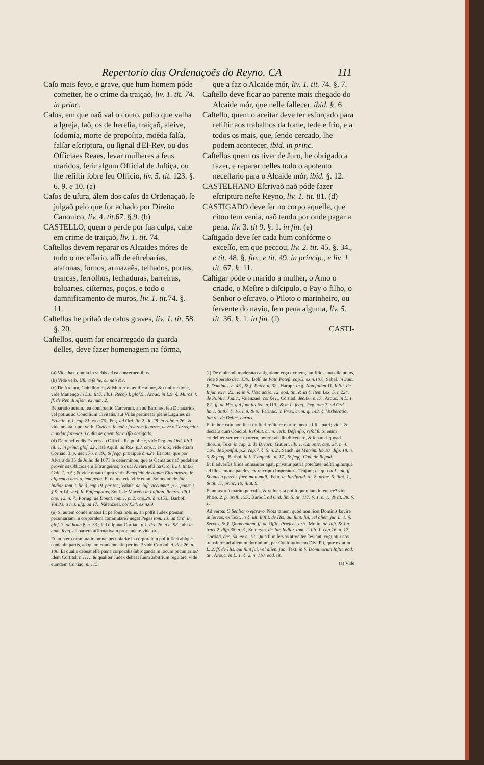Repertorio das Ordenaçoẽs do Reyno. CA 111
Caſo mais feyo, e grave, que hum homem póde cometter, he o crime da traiçaõ, liv. 1. tit. 74. in princ.
Caſos, em que naõ val o couto, poſto que valha a Igreja, ſaõ, os de hereſia, traiçaõ, aleive, ſodomía, morte de propoſito, moéda falſa, falſar eſcriptura, ou ſignal d'El-Rey, ou dos Officiaes Reaes, levar mulheres a ſeus maridos, ferir algum Official de Juſtiça, ou lhe reſiſtir ſobre ſeu Officio, liv. 5. tit. 123. §. 6. 9. e 10. (a)
Caſos de uſura, álem dos caſos da Ordenaçaõ, ſe julgaõ pelo que for achado por Direito Canonico, liv. 4. tit. 67. §.9. (b)
CASTELLO, quem o perde por ſua culpa, cahe em crime de traiçaõ, liv. 1. tit. 74.
Caſtellos devem reparar os Alcaides móres de tudo o neceſſario, aſſi de eſtrebarías, atafonas, fornos, armazaẽs, telhados, portas, trancas, ferrolhos, fechaduras, barreiras, baluartes, ciſternas, poços, e todo o damnificamento de muros, liv. 1. tit. 74. §. 11.
Caſtellos he priſaõ de caſos graves, liv. 1. tit. 58. §. 20.
Caſtellos, quem for encarregado da guarda delles, deve fazer homenagem na fórma,
que a faz o Alcaide mór, liv. 1. tit. 74. §. 7.
Caſtello deve ficar ao parente mais chegado do Alcaide mór, que nelle fallecer, ibid. §. 6.
Caſtello, quem o aceitar deve ſer esforçado para reſiſtir aos trabalhos da fome, ſede e frio, e a todos os mais, que, ſendo cercado, lhe podem acontecer, ibid. in princ.
Caſtellos quem os tiver de Juro, he obrigado a fazer, e reparar nelles todo o apoſento neceſſario para o Alcaide mór, ibid. §. 12.
CASTELHANO Eſcrivaõ naõ póde fazer eſcriptura neſte Reyno, liv. 1. tit. 81. (d)
CASTIGADO deve ſer no corpo aquelle, que citou ſem venia, naõ tendo por onde pagar a pena. liv. 3. tit 9. §. 1. in fin. (e)
Caſtigado deve ſer cada hum confórme o exceſſo, em que peccou, liv. 2. tit. 45. §. 34., e tit. 48. §. fin., e tit. 49. in princip., e liv. 1. tit. 67. §. 11.
Caſtigar póde o marido a mulher, o Amo o criado, o Meſtre o diſcipulo, o Pay o filho, o Senhor o eſcravo, o Piloto o marinheiro, ou ſervente do navio, ſem pena alguma, liv. 5. tit. 36. §. 1. in fin. (f)
CASTI-
(a) Vide hæc omnia in verbis ad ea concernentibus.
(b) Vide verb. Uſura ſe he, ou naõ &c.
(c) De Arcium, Caſtellorum, & Murorum ædificatione, & conſtructione, vide Matienço in L.6. tit.7. lib.1. Recopil. gloſ.5., Arouc. in L.9. §. Muros.4. ff. de Rer. diviſion. ex num. 2.
Reparatio autem, ſeu conſtructio Carcerum, an ad Barones, ſeu Donatarios, vel potius ad Concilium Civitatis, aut Villæ pertineat? plenè Lagunes de Fructib. p.1. cap.21. ex n.70., Peg. ad Ord. lib.2. tit. 28. in rubr. n.26.; & vide notata ſupra verb. Cadêas, ſe naõ eſtiverem ſeguras, deve o Corregedor mandar faze-las á cuſta de quem for a iſſo obrigado.
(d) De repellendis Exteris ab Officiis Reipublicæ, vide Peg. ad Ord. lib.1. tit. 1. in princ. gloſ. 22., latè Aquil. ad Rox. p.3. cap.1. ex n.6.; vide etiam Cortiad. 3. p. dec.176. n.19., & ſeqq. præcipuè à n.24. Et nota, que por Alvará de 15 de Julho de 1671 ſe determinou, que as Camaras naõ pudéſſem provér os Officios em Eſtrangeiros; o qual Alvará eſtá na Ord. liv.1. tit.66. Coll. 1. n.5.; & vide notata ſupra verb. Beneficio de algum Eſtrangeiro, ſe alguem o aceita, tem pena. Et de materia vide etiam Solorzan. de Jur. Indiar. tom.2. lib.3. cap.19. per tot., Valaſc. de Juſt. acclamat. p.2. punct.1. §.9. n.14. verſ. In Epiſcopatus, Souſ. de Macedo in Luſitan. liberat. lib.1. cap. 12. n. 7., Portug. de Donat. tom.1. p. 2. cap.29. à n.153., Barboſ. Vot.33. à n.3. uſq. ad 17., Valenzuel. conſ.34. ex n.69.
(e) Si autem condemnatus ſit perſona nobilis, an poſſit Judex pœnam pecuniariam in corporalem commutare? negat Pegas tom. 13. ad Ord. in gloſ. 3. ad hunc §. n. 33.; ſed diſputat Cortiad. p.1. dec.26. à n. 98., ubi in num. ſeqq. ad partem affirmativam propendere videtur.
Et an hæc commutatio pœnæ pecuniariæ in corporalem poſſit fieri abſque conſenſu partis, ad quam condemnatio pertinet? vide Cortiad. d. dec.26. n. 106. Et qualis debeat eſſe pœna corporalis ſubroganda in locum pecuniariæ? idem Cortiad. n.111.: & qualiter Judex debeat ſuum arbitrium regulare, vide eumdem Cortiad. n. 115.
(f) De ejuſmodi moderata caſtigatione erga uxorem, aut filios, aut diſcipulos, vide Sperelo dec. 139., Boſſ. de Patr. Poteſt. cap.3. ex n.107., Sabel. in Sum. §. Dominus. n. 43., & §. Pater. n. 32., Harppr. in §. Non ſolùm 11. Inſtit. de Injur. ex n. 22., & in §. Hæc actio. 12. eod. tit., & in §. Item Lex. 5. n.224. de Public. Judic., Valenzuel. conſ.41., Cortiad. dec.66. n.17., Arouc. in L. 1. §.2. ff. de His, qui ſunt ſui &c. n.110., & in L. ſeqq., Peg. tom.7. ad Ord. lib.1. tit.87. §. 16. n.8. & 9., Farinac. in Prax. crim. q. 143. §. Verberatio, ſub tit. de Delict. carnis.
Et in hoc caſu non licet mulieri reſiſtere marito, neque filiis patri; vide, & declara cum Conciol. Reſolut. crim. verb. Defenſio, reſol 8. Si enim crudelitèr verberet uxorem, poterit ab illo diſcedere, & ſeparari quoad thorum, Text. in cap. 2. de Divort., Gutierr. lib. 1. Canonic. cap. 24. n. 4., Cov. de Sponſal. p.2. cap.7. §. 5. n. 2., Sanch. de Matrim. lib.10. diſp. 18. n. 6. & ſeqq., Barboſ. in L. Conſenſu, n. 17., & ſeqq. Cod. de Repud.
Et ſi adverſùs filios immaniter agat, privatur patria poteſtate, adſtringiturque ad illos emancipandos, ex reſcripto Imperatoris Trajani; de quo in L. ult. ff. Si quis à parent. fuer. manumiſſ., Fabr. in Juriſprud. tit. 8. princ. 5. illat. 1., & tit. 11. princ. 10. illat. 9.
Et an uxor à marito percuſſa, & vulnerata poſſit querelam intentare? vide Phæb. 2. p. areſt. 155., Barboſ. ad Ord. lib. 5. tit. 117. §. 1. n. 1., & tit. 38. §. 1.
Ad verba: O Senhor o eſcravo. Nota tamen, quòd non licet Dominis ſævire in ſervos, ex Text. in §. ult. Inſtit. de His, qui ſunt. ſui, vel alien. jur. L. 1. §. Servos. & §. Quod autem, ff. de Offic. Præfect. urb., Molin. de Juſt. & Jur. tract.2. diſp.38. n. 3., Solorzan. de Jur. Indiar. tom. 2. lib. 1. cap.16. n. 17., Cortiad. dec. 64. ex n. 12. Quia ſi in ſervos atrocitèr ſæviant, coguntur eos transferre ad alienum dominium, per Conſtitutionem Divi Pii, quæ extat in L. 2. ff. de His, qui ſunt ſui, vel alien. jur.: Text. in §. Dominorum Inſtit. eod. tit., Arouc. in L. 1. §. 2. n. 110. eod. tit.
(a) Vide